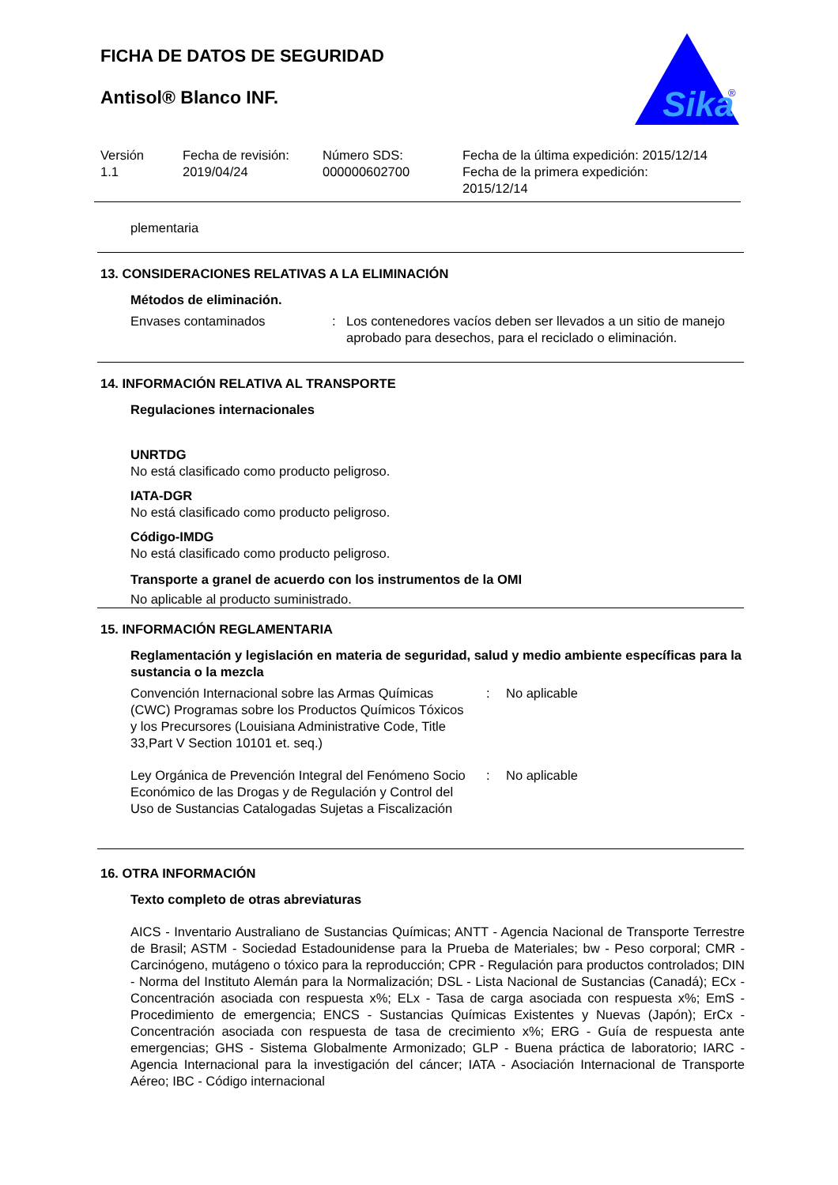Sika
®
FICHA DE DATOS DE SEGURIDAD
Antisol® Blanco INF.
Versión
1.1
Fecha de revisión:
2019/04/24
Número SDS:
000000602700
Fecha de la última expedición: 2015/12/14
Fecha de la primera expedición:
2015/12/14
plementaria
13. CONSIDERACIONES RELATIVAS A LA ELIMINACIÓN
Métodos de eliminación.
Envases contaminados : Los contenedores vacíos deben ser llevados a un sitio de manejo aprobado para desechos, para el reciclado o eliminación.
14. INFORMACIÓN RELATIVA AL TRANSPORTE
Regulaciones internacionales
UNRTDG
No está clasificado como producto peligroso.
IATA-DGR
No está clasificado como producto peligroso.
Código-IMDG
No está clasificado como producto peligroso.
Transporte a granel de acuerdo con los instrumentos de la OMI
No aplicable al producto suministrado.
15. INFORMACIÓN REGLAMENTARIA
Reglamentación y legislación en materia de seguridad, salud y medio ambiente específicas para la sustancia o la mezcla
Convención Internacional sobre las Armas Químicas (CWC) Programas sobre los Productos Químicos Tóxicos y los Precursores (Louisiana Administrative Code, Title 33,Part V Section 10101 et. seq.)
: No aplicable
Ley Orgánica de Prevención Integral del Fenómeno Socio Económico de las Drogas y de Regulación y Control del Uso de Sustancias Catalogadas Sujetas a Fiscalización
: No aplicable
16. OTRA INFORMACIÓN
Texto completo de otras abreviaturas
AICS - Inventario Australiano de Sustancias Químicas; ANTT - Agencia Nacional de Transporte Terrestre de Brasil; ASTM - Sociedad Estadounidense para la Prueba de Materiales; bw - Peso corporal; CMR - Carcinógeno, mutágeno o tóxico para la reproducción; CPR - Regulación para productos controlados; DIN - Norma del Instituto Alemán para la Normalización; DSL - Lista Nacional de Sustancias (Canadá); ECx - Concentración asociada con respuesta x%; ELx - Tasa de carga asociada con respuesta x%; EmS - Procedimiento de emergencia; ENCS - Sustancias Químicas Existentes y Nuevas (Japón); ErCx - Concentración asociada con respuesta de tasa de crecimiento x%; ERG - Guía de respuesta ante emergencias; GHS - Sistema Globalmente Armonizado; GLP - Buena práctica de laboratorio; IARC - Agencia Internacional para la investigación del cáncer; IATA - Asociación Internacional de Transporte Aéreo; IBC - Código internacional